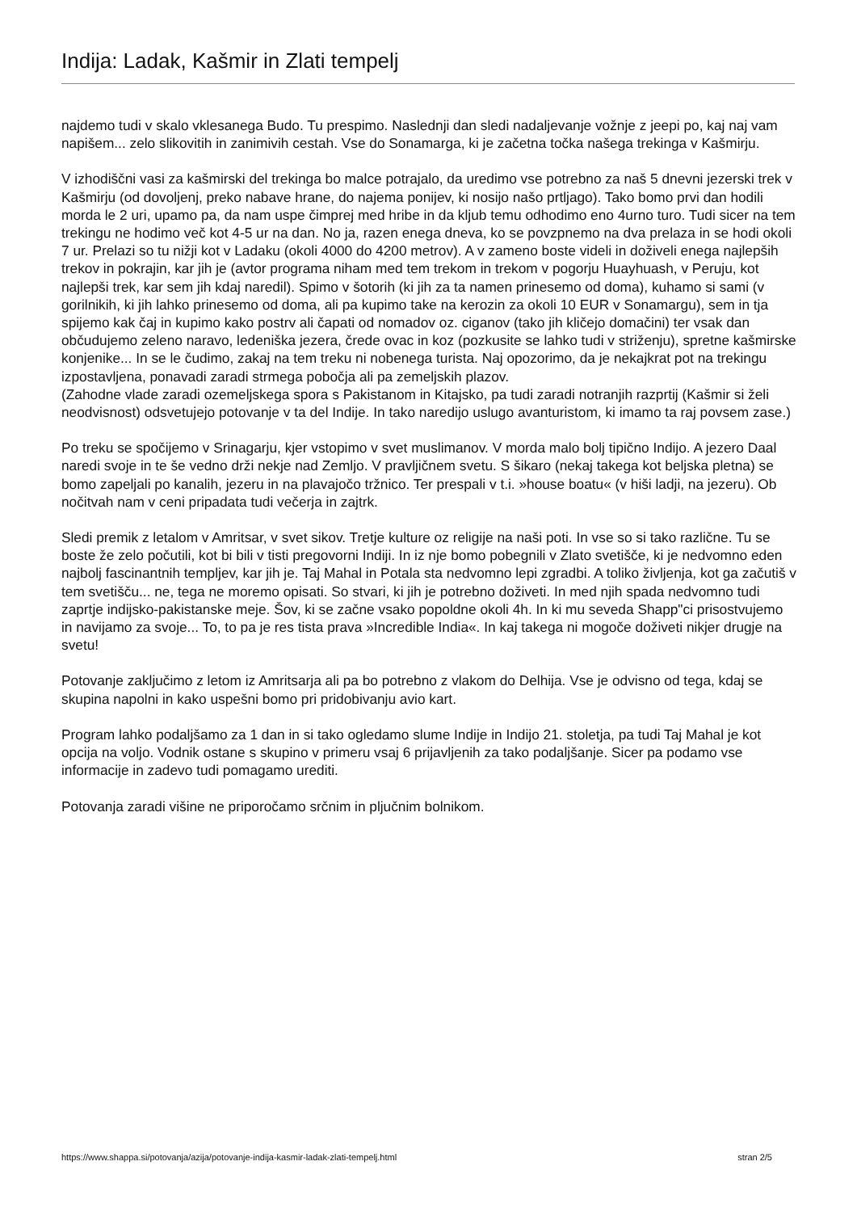Indija: Ladak, Kašmir in Zlati tempelj
najdemo tudi v skalo vklesanega Budo. Tu prespimo. Naslednji dan sledi nadaljevanje vožnje z jeepi po, kaj naj vam napišem... zelo slikovitih in zanimivih cestah. Vse do Sonamarga, ki je začetna točka našega trekinga v Kašmirju.
V izhodiščni vasi za kašmirski del trekinga bo malce potrajalo, da uredimo vse potrebno za naš 5 dnevni jezerski trek v Kašmirju (od dovoljenj, preko nabave hrane, do najema ponijev, ki nosijo našo prtljago). Tako bomo prvi dan hodili morda le 2 uri, upamo pa, da nam uspe čimprej med hribe in da kljub temu odhodimo eno 4urno turo. Tudi sicer na tem trekingu ne hodimo več kot 4-5 ur na dan. No ja, razen enega dneva, ko se povzpnemo na dva prelaza in se hodi okoli 7 ur. Prelazi so tu nižji kot v Ladaku (okoli 4000 do 4200 metrov). A v zameno boste videli in doživeli enega najlepših trekov in pokrajin, kar jih je (avtor programa niham med tem trekom in trekom v pogorju Huayhuash, v Peruju, kot najlepši trek, kar sem jih kdaj naredil). Spimo v šotorih (ki jih za ta namen prinesemo od doma), kuhamo si sami (v gorilnikih, ki jih lahko prinesemo od doma, ali pa kupimo take na kerozin za okoli 10 EUR v Sonamargu), sem in tja spijemo kak čaj in kupimo kako postrv ali čapati od nomadov oz. ciganov (tako jih kličejo domačini) ter vsak dan občudujemo zeleno naravo, ledeniška jezera, črede ovac in koz (pozkusite se lahko tudi v striženju), spretne kašmirske konjenike... In se le čudimo, zakaj na tem treku ni nobenega turista. Naj opozorimo, da je nekajkrat pot na trekingu izpostavljena, ponavadi zaradi strmega pobočja ali pa zemeljskih plazov.
(Zahodne vlade zaradi ozemeljskega spora s Pakistanom in Kitajsko, pa tudi zaradi notranjih razprtij (Kašmir si želi neodvisnost) odsvetujejo potovanje v ta del Indije. In tako naredijo uslugo avanturistom, ki imamo ta raj povsem zase.)
Po treku se spočijemo v Srinagarju, kjer vstopimo v svet muslimanov. V morda malo bolj tipično Indijo. A jezero Daal naredi svoje in te še vedno drži nekje nad Zemljo. V pravljičnem svetu. S šikaro (nekaj takega kot beljska pletna) se bomo zapeljali po kanalih, jezeru in na plavajočo tržnico. Ter prespali v t.i. »house boatu« (v hiši ladji, na jezeru). Ob nočitvah nam v ceni pripadata tudi večerja in zajtrk.
Sledi premik z letalom v Amritsar, v svet sikov. Tretje kulture oz religije na naši poti. In vse so si tako različne. Tu se boste že zelo počutili, kot bi bili v tisti pregovorni Indiji. In iz nje bomo pobegnili v Zlato svetišče, ki je nedvomno eden najbolj fascinantnih templjev, kar jih je. Taj Mahal in Potala sta nedvomno lepi zgradbi. A toliko življenja, kot ga začutiš v tem svetišču... ne, tega ne moremo opisati. So stvari, ki jih je potrebno doživeti. In med njih spada nedvomno tudi zaprtje indijsko-pakistanske meje. Šov, ki se začne vsako popoldne okoli 4h. In ki mu seveda Shapp"ci prisostvujemo in navijamo za svoje... To, to pa je res tista prava »Incredible India«. In kaj takega ni mogoče doživeti nikjer drugje na svetu!
Potovanje zaključimo z letom iz Amritsarja ali pa bo potrebno z vlakom do Delhija. Vse je odvisno od tega, kdaj se skupina napolni in kako uspešni bomo pri pridobivanju avio kart.
Program lahko podaljšamo za 1 dan in si tako ogledamo slume Indije in Indijo 21. stoletja, pa tudi Taj Mahal je kot opcija na voljo. Vodnik ostane s skupino v primeru vsaj 6 prijavljenih za tako podaljšanje. Sicer pa podamo vse informacije in zadevo tudi pomagamo urediti.
Potovanja zaradi višine ne priporočamo srčnim in pljučnim bolnikom.
https://www.shappa.si/potovanja/azija/potovanje-indija-kasmir-ladak-zlati-tempelj.html stran 2/5